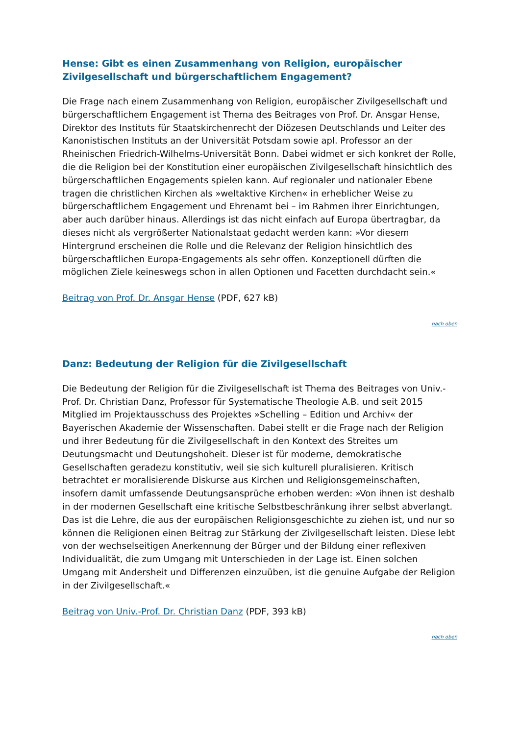Hense: Gibt es einen Zusammenhang von Religion, europäischer Zivilgesellschaft und bürgerschaftlichem Engagement?
Die Frage nach einem Zusammenhang von Religion, europäischer Zivilgesellschaft und bürgerschaftlichem Engagement ist Thema des Beitrages von Prof. Dr. Ansgar Hense, Direktor des Instituts für Staatskirchenrecht der Diözesen Deutschlands und Leiter des Kanonistischen Instituts an der Universität Potsdam sowie apl. Professor an der Rheinischen Friedrich-Wilhelms-Universität Bonn. Dabei widmet er sich konkret der Rolle, die die Religion bei der Konstitution einer europäischen Zivilgesellschaft hinsichtlich des bürgerschaftlichen Engagements spielen kann. Auf regionaler und nationaler Ebene tragen die christlichen Kirchen als »weltaktive Kirchen« in erheblicher Weise zu bürgerschaftlichem Engagement und Ehrenamt bei – im Rahmen ihrer Einrichtungen, aber auch darüber hinaus. Allerdings ist das nicht einfach auf Europa übertragbar, da dieses nicht als vergrößerter Nationalstaat gedacht werden kann: »Vor diesem Hintergrund erscheinen die Rolle und die Relevanz der Religion hinsichtlich des bürgerschaftlichen Europa-Engagements als sehr offen. Konzeptionell dürften die möglichen Ziele keineswegs schon in allen Optionen und Facetten durchdacht sein.«
Beitrag von Prof. Dr. Ansgar Hense (PDF, 627 kB)
nach oben
Danz: Bedeutung der Religion für die Zivilgesellschaft
Die Bedeutung der Religion für die Zivilgesellschaft ist Thema des Beitrages von Univ.-Prof. Dr. Christian Danz, Professor für Systematische Theologie A.B. und seit 2015 Mitglied im Projektausschuss des Projektes »Schelling – Edition und Archiv« der Bayerischen Akademie der Wissenschaften. Dabei stellt er die Frage nach der Religion und ihrer Bedeutung für die Zivilgesellschaft in den Kontext des Streites um Deutungsmacht und Deutungshoheit. Dieser ist für moderne, demokratische Gesellschaften geradezu konstitutiv, weil sie sich kulturell pluralisieren. Kritisch betrachtet er moralisierende Diskurse aus Kirchen und Religionsgemeinschaften, insofern damit umfassende Deutungsansprüche erhoben werden: »Von ihnen ist deshalb in der modernen Gesellschaft eine kritische Selbstbeschränkung ihrer selbst abverlangt. Das ist die Lehre, die aus der europäischen Religionsgeschichte zu ziehen ist, und nur so können die Religionen einen Beitrag zur Stärkung der Zivilgesellschaft leisten. Diese lebt von der wechselseitigen Anerkennung der Bürger und der Bildung einer reflexiven Individualität, die zum Umgang mit Unterschieden in der Lage ist. Einen solchen Umgang mit Andersheit und Differenzen einzuüben, ist die genuine Aufgabe der Religion in der Zivilgesellschaft.«
Beitrag von Univ.-Prof. Dr. Christian Danz (PDF, 393 kB)
nach oben